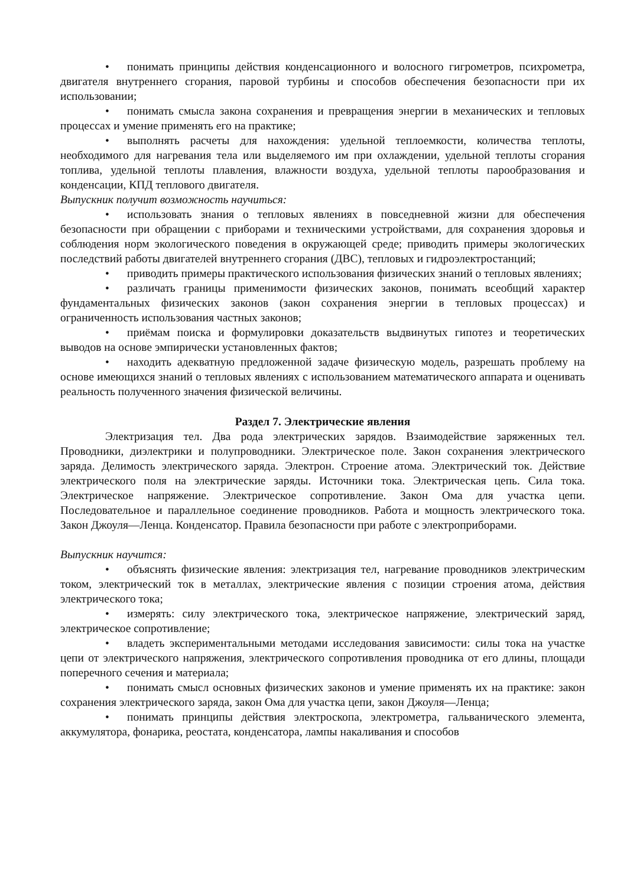• понимать принципы действия конденсационного и волосного гигрометров, психрометра, двигателя внутреннего сгорания, паровой турбины и способов обеспечения безопасности при их использовании;
• понимать смысла закона сохранения и превращения энергии в механических и тепловых процессах и умение применять его на практике;
• выполнять расчеты для нахождения: удельной теплоемкости, количества теплоты, необходимого для нагревания тела или выделяемого им при охлаждении, удельной теплоты сгорания топлива, удельной теплоты плавления, влажности воздуха, удельной теплоты парообразования и конденсации, КПД теплового двигателя.
Выпускник получит возможность научиться:
• использовать знания о тепловых явлениях в повседневной жизни для обеспечения безопасности при обращении с приборами и техническими устройствами, для сохранения здоровья и соблюдения норм экологического поведения в окружающей среде; приводить примеры экологических последствий работы двигателей внутреннего сгорания (ДВС), тепловых и гидроэлектростанций;
• приводить примеры практического использования физических знаний о тепловых явлениях;
• различать границы применимости физических законов, понимать всеобщий характер фундаментальных физических законов (закон сохранения энергии в тепловых процессах) и ограниченность использования частных законов;
• приёмам поиска и формулировки доказательств выдвинутых гипотез и теоретических выводов на основе эмпирически установленных фактов;
• находить адекватную предложенной задаче физическую модель, разрешать проблему на основе имеющихся знаний о тепловых явлениях с использованием математического аппарата и оценивать реальность полученного значения физической величины.
Раздел 7. Электрические явления
Электризация тел. Два рода электрических зарядов. Взаимодействие заряженных тел. Проводники, диэлектрики и полупроводники. Электрическое поле. Закон сохранения электрического заряда. Делимость электрического заряда. Электрон. Строение атома. Электрический ток. Действие электрического поля на электрические заряды. Источники тока. Электрическая цепь. Сила тока. Электрическое напряжение. Электрическое сопротивление. Закон Ома для участка цепи. Последовательное и параллельное соединение проводников. Работа и мощность электрического тока. Закон Джоуля—Ленца. Конденсатор. Правила безопасности при работе с электроприборами.
Выпускник научится:
• объяснять физические явления: электризация тел, нагревание проводников электрическим током, электрический ток в металлах, электрические явления с позиции строения атома, действия электрического тока;
• измерять: силу электрического тока, электрическое напряжение, электрический заряд, электрическое сопротивление;
• владеть экспериментальными методами исследования зависимости: силы тока на участке цепи от электрического напряжения, электрического сопротивления проводника от его длины, площади поперечного сечения и материала;
• понимать смысл основных физических законов и умение применять их на практике: закон сохранения электрического заряда, закон Ома для участка цепи, закон Джоуля—Ленца;
• понимать принципы действия электроскопа, электрометра, гальванического элемента, аккумулятора, фонарика, реостата, конденсатора, лампы накаливания и способов